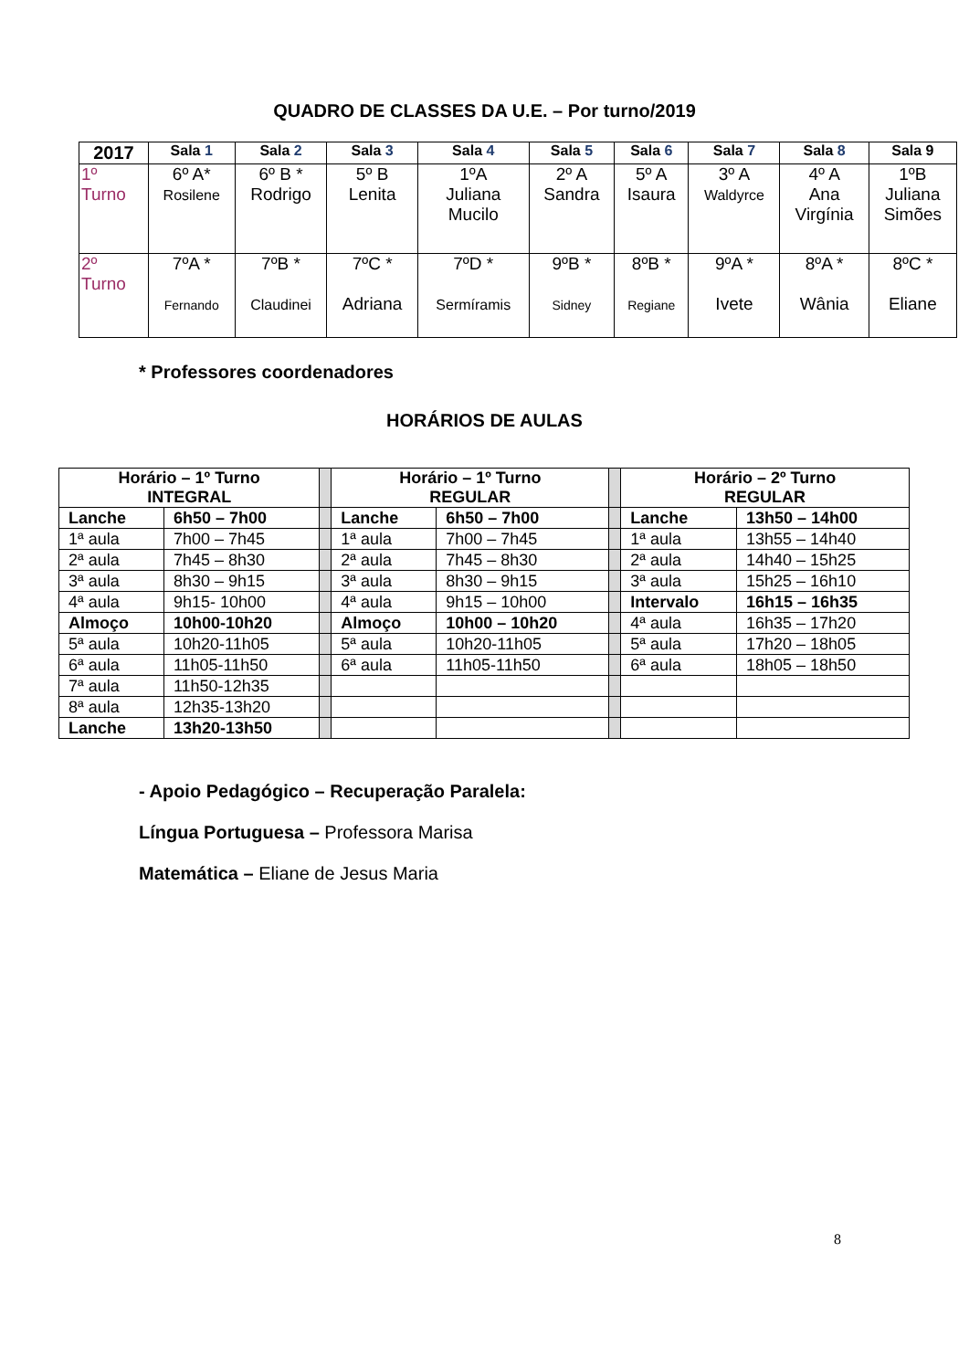QUADRO DE CLASSES DA U.E. – Por turno/2019
| 2017 | Sala 1 | Sala 2 | Sala 3 | Sala 4 | Sala 5 | Sala 6 | Sala 7 | Sala 8 | Sala 9 |
| --- | --- | --- | --- | --- | --- | --- | --- | --- | --- |
| 1º Turno | 6º A* Rosilene | 6º B * Rodrigo | 5º B Lenita | 1ºA Juliana Mucilo | 2º A Sandra | 5º A Isaura | 3º A Waldyrce | 4º A Ana Virgínia | 1ºB Juliana Simões |
| 2º Turno | 7ºA * Fernando | 7ºB * Claudinei | 7ºC * Adriana | 7ºD * Sermíramis | 9ºB * Sidney | 8ºB * Regiane | 9ºA * Ivete | 8ºA * Wânia | 8ºC * Eliane |
* Professores coordenadores
HORÁRIOS DE AULAS
| Horário – 1º Turno INTEGRAL | | | Horário – 1º Turno REGULAR | | | Horário – 2º Turno REGULAR | |
| Lanche | 6h50 – 7h00 | | Lanche | 6h50 – 7h00 | | Lanche | 13h50 – 14h00 |
| 1ª aula | 7h00 – 7h45 | | 1ª aula | 7h00 – 7h45 | | 1ª aula | 13h55 – 14h40 |
| 2ª aula | 7h45 – 8h30 | | 2ª aula | 7h45 – 8h30 | | 2ª aula | 14h40 – 15h25 |
| 3ª aula | 8h30 – 9h15 | | 3ª aula | 8h30 – 9h15 | | 3ª aula | 15h25 – 16h10 |
| 4ª aula | 9h15- 10h00 | | 4ª aula | 9h15 – 10h00 | | Intervalo | 16h15 – 16h35 |
| Almoço | 10h00-10h20 | | Almoço | 10h00 – 10h20 | | 4ª aula | 16h35 – 17h20 |
| 5ª aula | 10h20-11h05 | | 5ª aula | 10h20-11h05 | | 5ª aula | 17h20 – 18h05 |
| 6ª aula | 11h05-11h50 | | 6ª aula | 11h05-11h50 | | 6ª aula | 18h05 – 18h50 |
| 7ª aula | 11h50-12h35 | | | | | | |
| 8ª aula | 12h35-13h20 | | | | | | |
| Lanche | 13h20-13h50 | | | | | | |
- Apoio Pedagógico – Recuperação Paralela:
Língua Portuguesa – Professora Marisa
Matemática – Eliane de Jesus Maria
8